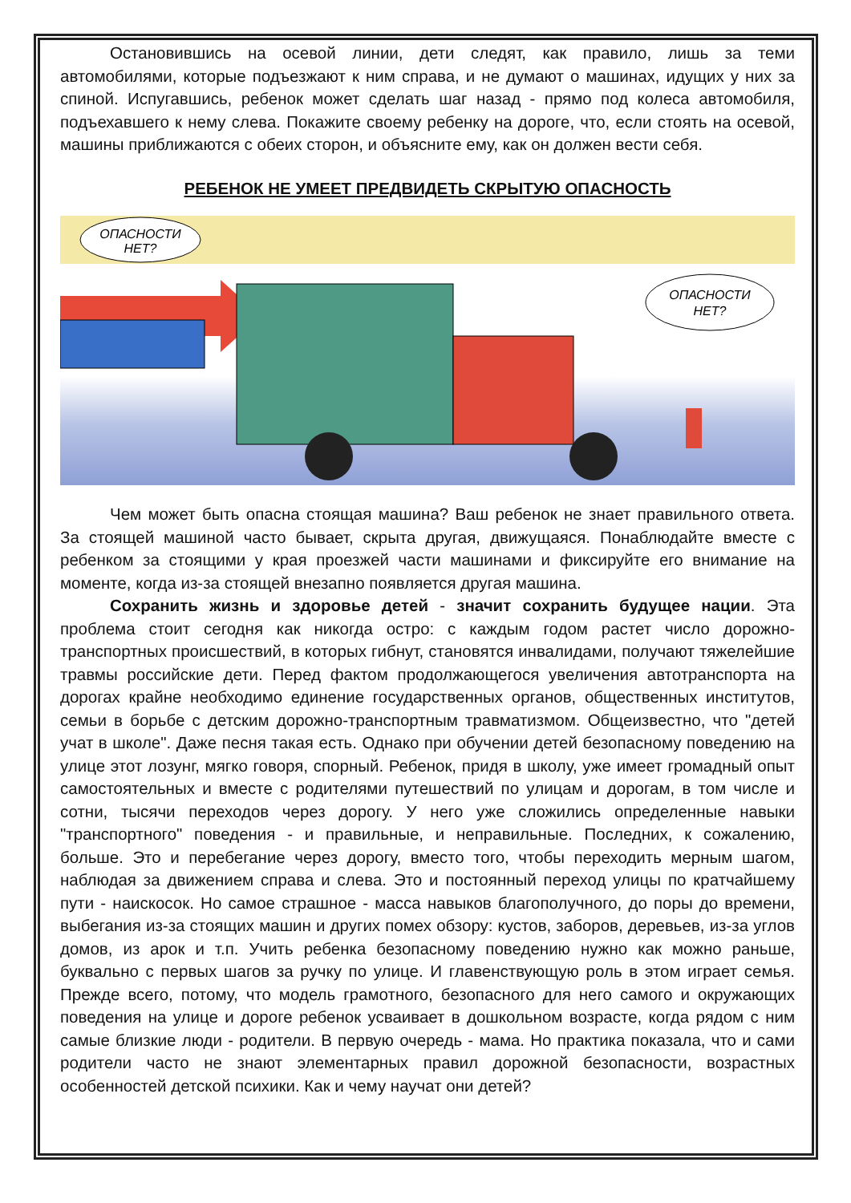Остановившись на осевой линии, дети следят, как правило, лишь за теми автомобилями, которые подъезжают к ним справа, и не думают о машинах, идущих у них за спиной. Испугавшись, ребенок может сделать шаг назад - прямо под колеса автомобиля, подъехавшего к нему слева. Покажите своему ребенку на дороге, что, если стоять на осевой, машины приближаются с обеих сторон, и объясните ему, как он должен вести себя.
РЕБЕНОК НЕ УМЕЕТ ПРЕДВИДЕТЬ СКРЫТУЮ ОПАСНОСТЬ
ОПАСНОСТИ
НЕТ?
ОПАСНОСТИ
НЕТ?
Чем может быть опасна стоящая машина? Ваш ребенок не знает правильного ответа. За стоящей машиной часто бывает, скрыта другая, движущаяся. Понаблюдайте вместе с ребенком за стоящими у края проезжей части машинами и фиксируйте его внимание на моменте, когда из-за стоящей внезапно появляется другая машина.
Сохранить жизнь и здоровье детей - значит сохранить будущее нации. Эта проблема стоит сегодня как никогда остро: с каждым годом растет число дорожно-транспортных происшествий, в которых гибнут, становятся инвалидами, получают тяжелейшие травмы российские дети. Перед фактом продолжающегося увеличения автотранспорта на дорогах крайне необходимо единение государственных органов, общественных институтов, семьи в борьбе с детским дорожно-транспортным травматизмом. Общеизвестно, что "детей учат в школе". Даже песня такая есть. Однако при обучении детей безопасному поведению на улице этот лозунг, мягко говоря, спорный. Ребенок, придя в школу, уже имеет громадный опыт самостоятельных и вместе с родителями путешествий по улицам и дорогам, в том числе и сотни, тысячи переходов через дорогу. У него уже сложились определенные навыки "транспортного" поведения - и правильные, и неправильные. Последних, к сожалению, больше. Это и перебегание через дорогу, вместо того, чтобы переходить мерным шагом, наблюдая за движением справа и слева. Это и постоянный переход улицы по кратчайшему пути - наискосок. Но самое страшное - масса навыков благополучного, до поры до времени, выбегания из-за стоящих машин и других помех обзору: кустов, заборов, деревьев, из-за углов домов, из арок и т.п. Учить ребенка безопасному поведению нужно как можно раньше, буквально с первых шагов за ручку по улице. И главенствующую роль в этом играет семья. Прежде всего, потому, что модель грамотного, безопасного для него самого и окружающих поведения на улице и дороге ребенок усваивает в дошкольном возрасте, когда рядом с ним самые близкие люди - родители. В первую очередь - мама. Но практика показала, что и сами родители часто не знают элементарных правил дорожной безопасности, возрастных особенностей детской психики. Как и чему научат они детей?